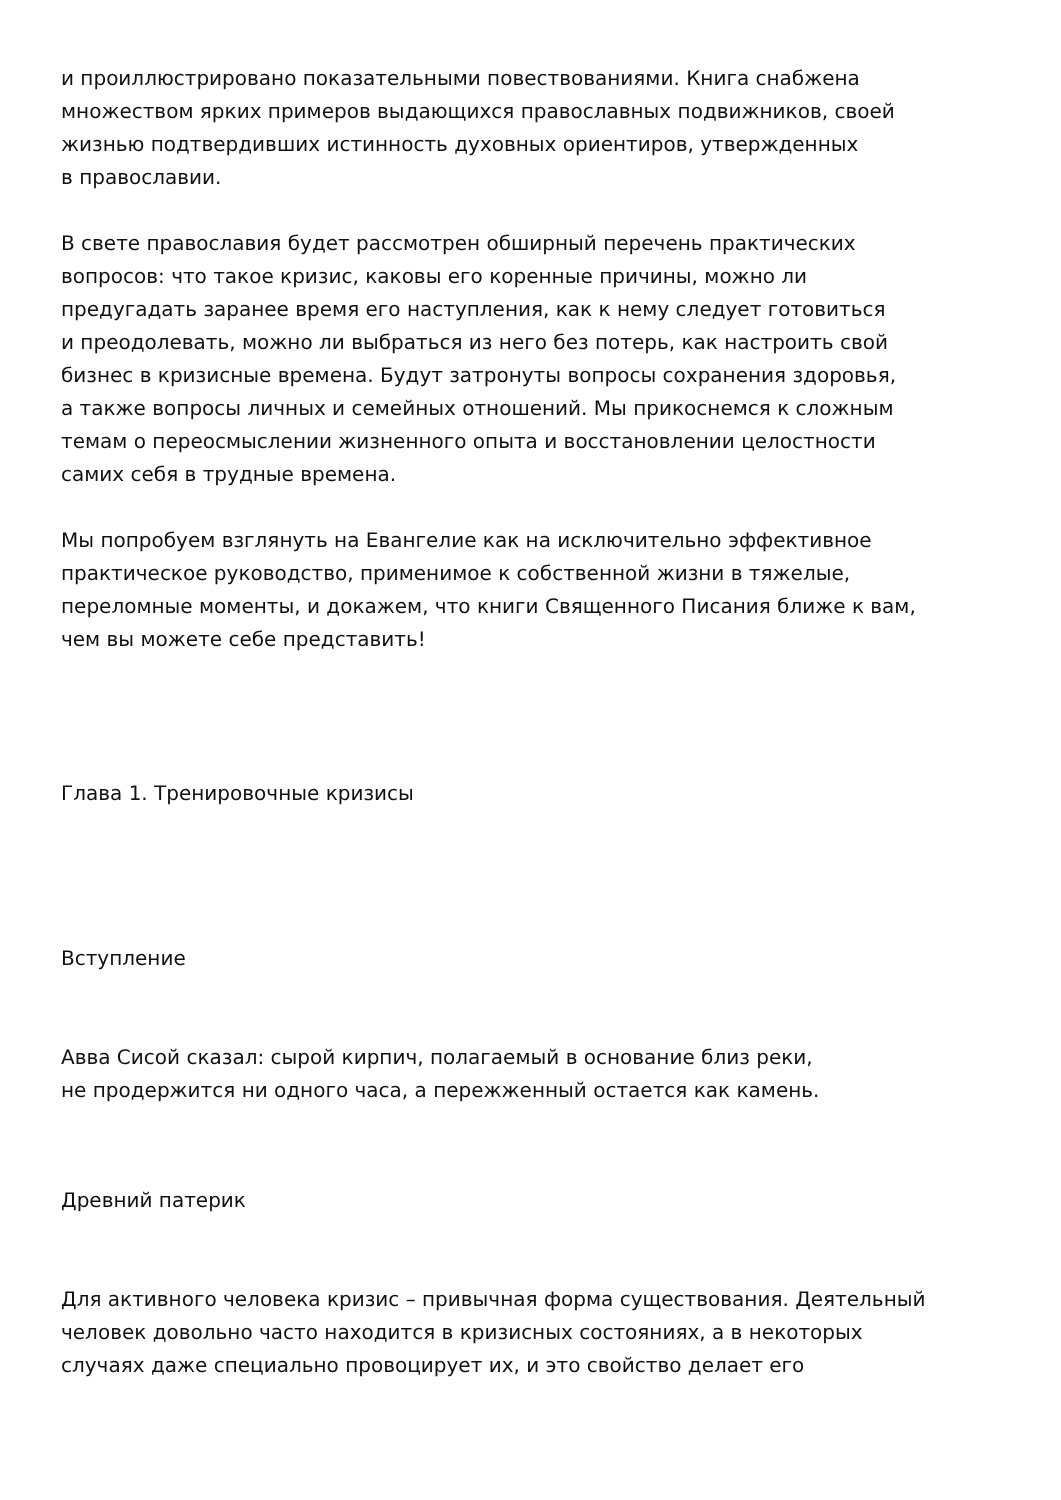и проиллюстрировано показательными повествованиями. Книга снабжена
множеством ярких примеров выдающихся православных подвижников, своей
жизнью подтвердивших истинность духовных ориентиров, утвержденных
в православии.
В свете православия будет рассмотрен обширный перечень практических
вопросов: что такое кризис, каковы его коренные причины, можно ли
предугадать заранее время его наступления, как к нему следует готовиться
и преодолевать, можно ли выбраться из него без потерь, как настроить свой
бизнес в кризисные времена. Будут затронуты вопросы сохранения здоровья,
а также вопросы личных и семейных отношений. Мы прикоснемся к сложным
темам о переосмыслении жизненного опыта и восстановлении целостности
самих себя в трудные времена.
Мы попробуем взглянуть на Евангелие как на исключительно эффективное
практическое руководство, применимое к собственной жизни в тяжелые,
переломные моменты, и докажем, что книги Священного Писания ближе к вам,
чем вы можете себе представить!
Глава 1. Тренировочные кризисы
Вступление
Авва Сисой сказал: сырой кирпич, полагаемый в основание близ реки,
не продержится ни одного часа, а пережженный остается как камень.
Древний патерик
Для активного человека кризис – привычная форма существования. Деятельный
человек довольно часто находится в кризисных состояниях, а в некоторых
случаях даже специально провоцирует их, и это свойство делает его